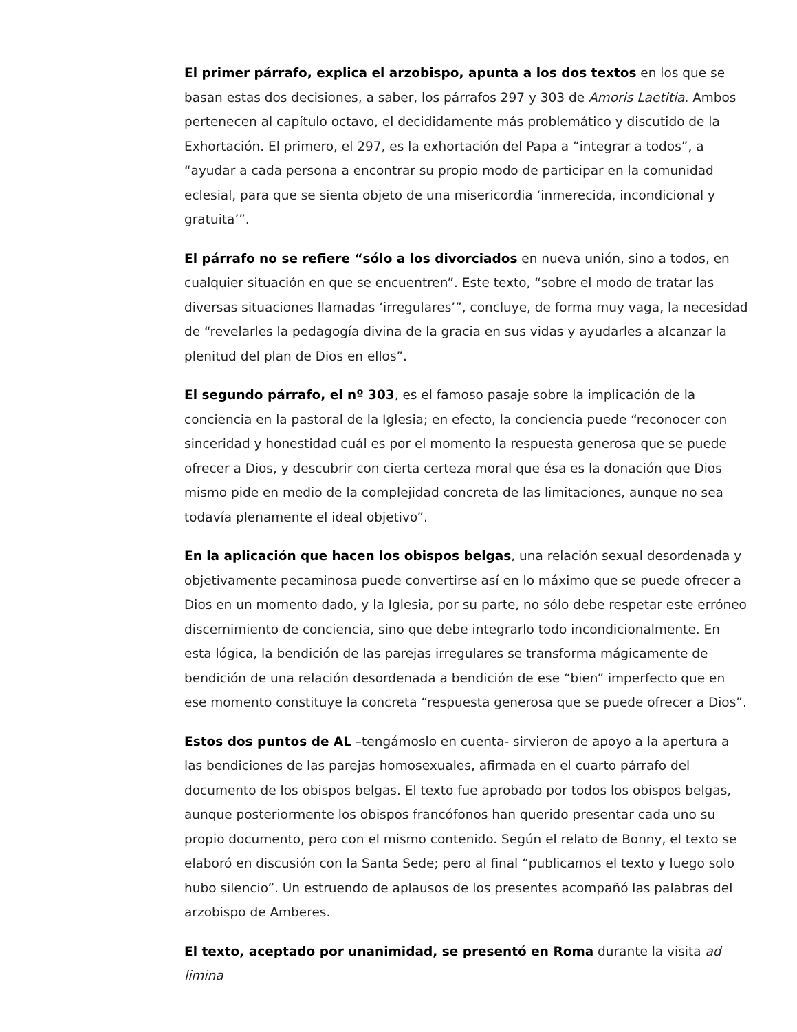El primer párrafo, explica el arzobispo, apunta a los dos textos en los que se basan estas dos decisiones, a saber, los párrafos 297 y 303 de Amoris Laetitia. Ambos pertenecen al capítulo octavo, el decididamente más problemático y discutido de la Exhortación. El primero, el 297, es la exhortación del Papa a “integrar a todos”, a “ayudar a cada persona a encontrar su propio modo de participar en la comunidad eclesial, para que se sienta objeto de una misericordia ‘inmerecida, incondicional y gratuita’”.
El párrafo no se refiere “sólo a los divorciados en nueva unión, sino a todos, en cualquier situación en que se encuentren”. Este texto, “sobre el modo de tratar las diversas situaciones llamadas ‘irregulares’”, concluye, de forma muy vaga, la necesidad de “revelarles la pedagogía divina de la gracia en sus vidas y ayudarles a alcanzar la plenitud del plan de Dios en ellos”.
El segundo párrafo, el nº 303, es el famoso pasaje sobre la implicación de la conciencia en la pastoral de la Iglesia; en efecto, la conciencia puede “reconocer con sinceridad y honestidad cuál es por el momento la respuesta generosa que se puede ofrecer a Dios, y descubrir con cierta certeza moral que ésa es la donación que Dios mismo pide en medio de la complejidad concreta de las limitaciones, aunque no sea todavía plenamente el ideal objetivo”.
En la aplicación que hacen los obispos belgas, una relación sexual desordenada y objetivamente pecaminosa puede convertirse así en lo máximo que se puede ofrecer a Dios en un momento dado, y la Iglesia, por su parte, no sólo debe respetar este erróneo discernimiento de conciencia, sino que debe integrarlo todo incondicionalmente. En esta lógica, la bendición de las parejas irregulares se transforma mágicamente de bendición de una relación desordenada a bendición de ese “bien” imperfecto que en ese momento constituye la concreta “respuesta generosa que se puede ofrecer a Dios”.
Estos dos puntos de AL –tengámoslo en cuenta- sirvieron de apoyo a la apertura a las bendiciones de las parejas homosexuales, afirmada en el cuarto párrafo del documento de los obispos belgas. El texto fue aprobado por todos los obispos belgas, aunque posteriormente los obispos francófonos han querido presentar cada uno su propio documento, pero con el mismo contenido. Según el relato de Bonny, el texto se elaboró en discusión con la Santa Sede; pero al final “publicamos el texto y luego solo hubo silencio”. Un estruendo de aplausos de los presentes acompañó las palabras del arzobispo de Amberes.
El texto, aceptado por unanimidad, se presentó en Roma durante la visita ad limina